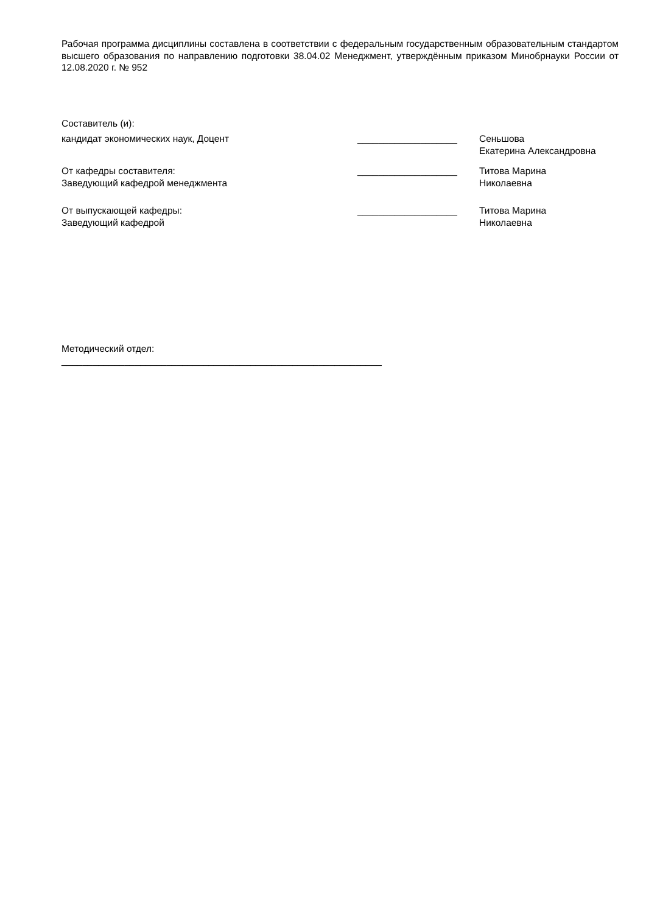Рабочая программа дисциплины составлена в соответствии с федеральным государственным образовательным стандартом высшего образования по направлению подготовки 38.04.02 Менеджмент, утверждённым приказом Минобрнауки России от 12.08.2020 г. № 952
Составитель (и):
кандидат экономических наук, Доцент ___________________ Сеньшова Екатерина Александровна
От кафедры составителя:
Заведующий кафедрой менеджмента
___________________ Титова Марина
Николаевна
От выпускающей кафедры:
Заведующий кафедрой
___________________ Титова Марина
Николаевна
Методический отдел:
_____________________________________________________________